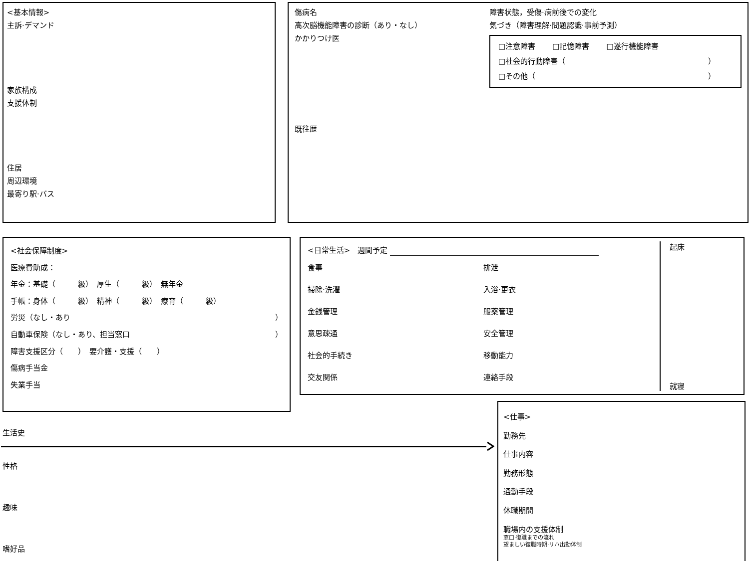<基本情報>
主訴·デマンド
家族構成
支援体制
住居
周辺環境
最寄り駅·バス
傷病名
高次脳機能障害の診断（あり・なし）
かかりつけ医
既往歴
障害状態，受傷·病前後での変化
気づき（障害理解·問題認識·事前予測）
□注意障害 □記憶障害 □遂行機能障害
□社会的行動障害（ ）
□その他（ ）
<社会保障制度>
医療費助成：
年金：基礎（　　　級）　厚生（　　　級）　無年金
手帳：身体（　　　級）　精神（　　　級）　療育（　　　級）
労災（なし・あり ）
自動車保険（なし・あり、担当窓口 ）
障害支援区分（　　）　要介護・支援（　　）
傷病手当金
失業手当
<日常生活>　週間予定
食事 排泄 掃除·洗濯 入浴·更衣 金銭管理 服薬管理 意思疎通 安全管理 社会的手続き 移動能力 交友関係 連絡手段
起床
就寝
生活史
性格
趣味
嗜好品
<仕事>
勤務先
仕事内容
勤務形態
通勤手段
休職期間
職場内の支援体制
窓口·復職までの流れ
望ましい復職時期·リハ出勤体制